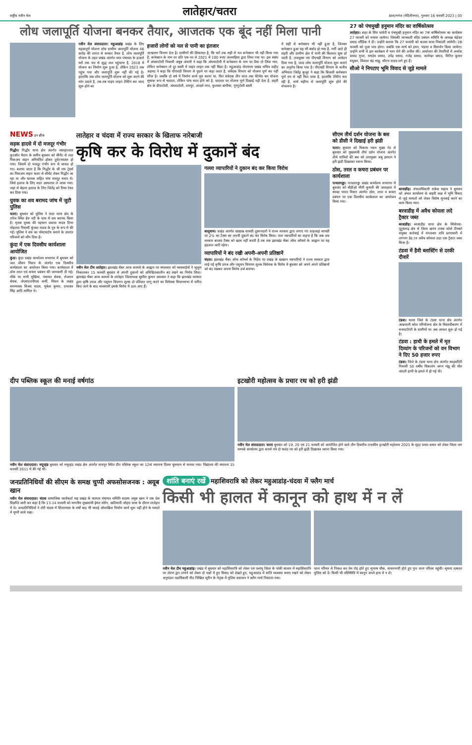राष्ट्रीय नवीन मेल लातेहार/चतरा डालटनगंज (मेदिनीनगर), गुरुवार 16 फरवरी 2023 | 05
लोध जलापूर्ति योजना बनकर तैयार, आजतक एक बूंद नहीं मिला पानी
नवीन मेल संवाददाता। महुआडांड़ प्रखंड के लिए महत्वपूर्ण योजना लोध ग्रामीण जलापूर्ति योजना 46 करोड़ की लागत से बनकर तैयार है, लोध जलापूर्ति योजना के तहत प्रखंड अंतर्गत सात पंचायत के हजारो घरों तक नल से शुद्ध जल पहुंचाना है, 2018 में योजना का निर्माण शुरू हुआ है, लेकिन 2023 तक पहुंच गया और जलापूर्ति शुरू नहीं की गई है। हालांकि जब लोध जलापूर्ति योजना को शुरू करने की मांग उठाते है, तब-तब पाइप लाइन टेस्टिंग कर जल्द शुरू होने का
हजारों लोगों को नल से पानी का इंतजार
आश्वासन विभाग देता है। ग्रामीणों की शिकायत है, कि घरों तक सही से नल कनेक्शन भी नही किया गया है, कनेक्शन के नाम पर प्रति एक घर से 2021 में 100 रुपए जलसहिया द्वारा लिया गया था। इस संबंध में अंमवाटोली निवासी अबुब अंसारी ने कहा कि अंमवाटोली में कनेक्शन के नाम पर पैसा तो लिया गया, लेकिन कनेक्शन तो दूर बस्ती में पाइप लाइन तक नहीं बिछा है। महुआडांड़ जेएमएम प्रखंड सचिव शहीद अहमद ने कहा कि पीएचडी विभाग से पुछने पर कहा जाता है, संवेदक विभाग को योजना पूर्ण कर नहीं सौंपा है। जबकि दो वर्ष में निर्माण कार्य पूरा करना था, फिर संवेदक तीन साल तक मेंटेनेंस कर योजना सुचारू रूप से चलाता, लेकिन पांच साल होने को है, धरातल पर योजना पूर्ण दिखाई नही देता है, शहरी क्षेत्र के डीपाटोली, अंमवाटोली, रामपुर, आदर्श नगर, फुलवार बागीचा, गुरगुटोली बस्ती
में सही से कनेक्शन भी नहीं हुआ है, जिनका कनेक्शन हुआ वह भी बर्बाद हो गया है, गर्मी आते ही शहरी और ग्रामीण क्षेत्र में पानी की किल्लत शुरू हो जाती है, उपायुक्त एवं पीएचडी विभाग को आवेदन दिया गया है, जल्द लोध जलापूर्ति योजना शुरू कराने का अनुरोध किया गया है। पीएचडी विभाग के कनीय अभियंता जितेंद्र कुजूर ने कहा कि बिजली कनेक्शन पूर्ण रुप से नहीं मिल पाया है, हालांकि टेस्टिंग चल रही है, मार्च महीना से जलापूर्ति शुरू होने की संभावना है।
27 को पंचमुखी हनुमान मंदिर का वार्षिकोत्सव
लातेहार। शहर के शिव पार्वती व पंचमुखी हनुमान मंदिर का 7वां वार्षिकोत्सव का कार्यक्रम 27 फरवरी को मनाया जायेगा। जिसकी जानकारी मंदिर प्रबंधन समिति के अध्यक्ष चंद्रेश्वर प्रसाद शौंडिक ने दी। उन्होंने बताया कि 27 फरवरी को कलश यात्रा निकाली जायेगी। 28 फरवरी को पूजा पाठ होगा। जबकि एक मार्च को हवन, भंडारा व विसर्जन किया जायेगा। उन्होंने सभी से इस कार्यक्रम में भाग लेने की अपील की। आयोजन की तैयारियों में अमरेश प्रसाद गुप्ता, रामदेव प्रसाद, उपेंद्र प्रसाद, गजेंद्र प्रसाद, कामेश्वर प्रसाद, विनित कुमार मधुकर, विशाल चंद्र साहु, सौरभ यादव लगे हुए हैं।
सीओ ने निपटाए भूमि विवाद से जुड़े मामले
NEWS इन ब्रीफ
सड़क हादसे में दो मजदूर गंभीर
गिद्धौर। गिद्धौर थाना क्षेत्र अंतर्गत जवाहरलाल फुटबॉल मैदान के समीप बुधवार को सीमेंट से लदा पिकअप वाहन अनियंत्रित होकर दुर्घटनाग्रस्त हो गया। जिसमें दो मजदूर गंभीर रूप से घायल हो गए। बताया जाता है कि गिद्धौर के श्री राम ट्रेडर्स का पिकअप वाहन चतरा से सीमेंट लेकर गिद्धौर आ रहा था और चालक सहित पांच मजदूर सवार थे। जिसे इलाज के लिए सदर अस्पताल ले जाया गया। जहां से बेहतर इलाज के लिए जितेंद्र को रिम्स रेफर कर दिया गया।
युवक का शव बरामद जांच में जुटी पुलिस
चतरा। बुधवार को पुलिस ने सदर थाना क्षेत्र के तपेज स्थित हेरु नदी के पास से शव बरामद किया है। मृतक युवक की पहचान प्रकाश यादव दिभा मोहल्ला निवासी कुंजल यादव के पुत्र के रूप में की गई। पुलिस ने शव का पोस्टमार्टम कराने के उपरांत परिजनों को सौंप दिया है।
कुंदा में एक दिवसीय कार्यशाला आयोजित
कुंदा। कुंदा प्रखंड कार्यालय सभागार में बुधवार को जल जीवन मिशन के अंतर्गत एक दिवसीय कार्यशाला का आयोजन किया गया। कार्यशाला में ठोस तरल एवं कचरा प्रबंधन की जानकारी दी गई। मौके पर सभी मुखिया, पंचायत सेवक, रोजगार सेवक, जेएसएलपीएस कर्मी, मिशन के प्रखंड समन्वयक विजय यादव, मुकेश कुमार, प्रभाकर सिंह आदि शामिल थे।
लातेहार व चंदवा में राज्य सरकार के खिलाफ नारेबाजी
कृषि कर के विरोध में दुकानें बंद
नवीन मेल टीम लातेहार। झारखंड चेंबर आफ कामर्स के आह्वान पर मंगलवार को व्यवसाईयों ने जुलूस निकालकर 15 फरवरी बुधवार से अपनी दुकानों को अनिश्चितकालीन बंद रखने का निर्णय लिया। झारखंड चेंबर आफ कामर्स के लातेहार जिलाध्यक्ष सुशील कुमार अग्रवाल ने कहा कि झारखंड सरकार द्वारा कृषि उपज और पशुधन विपणन शुल्क दो प्रतिशत लागू करने का विधेयक विधानसभा में पारित किए जाने के बाद व्यवसायी इसके विरोध में उतर आए हैं।
गल्ला व्यापारियों ने दुकान बंद कर किया विरोध
बालूमाथ। प्रखंड अंतर्गत खाद्यान्न सामग्री दुकानदारों ने राज्य सरकार द्वारा लगाए गए शाहजहां सामग्री पर 2% का टैक्स का अपनी दुकानें बंद कर विरोध किया। गला व्यापारियों का कहना है कि जब तक सरकार बाजार टैक्स को खत्म नहीं करती है तब तक झारखंड चेंबर ऑफ कॉमर्स के आह्वान पर यह हड़ताल जारी रहेगा।
व्यापारियों ने बंद रखी अपनी-अपनी प्रतिष्ठानें
चंदवा। झारखंड चैंबर ऑफ कॉमर्स के निर्देश पर प्रखंड के खाद्यान व्यापारियो ने राज्य सरकार द्वारा लाई गई कृषि उपज और पशुधन विपणन शुल्क विधेयक के विरोध में बुधवार को अपने अपने प्रतिष्ठानों को बंद रखकर अपना विरोध दर्ज कराया।
सीएम तीर्थ दर्शन योजना के बस को डीसी ने दिखाई हरी झंडी
चतरा। बुधवार को विकास भवन मुख्य गेट से बुधवार को मुख्यमंत्री तीर्थ दर्शन योजना अंतर्गत तीर्थ यात्रियों की बस को उपायुक्त अबु इमरान ने हरी झंडी दिखाकर रवाना किया।
ठोस, तरल व कचरा प्रबंधन पर कार्यशाला
पत्थलगड्डा। पत्थलगड्डा प्रखंड कार्यालय सभागार में बुधवार को बीडीओ मीनी कुमारी की अध्यक्षता में स्वच्छ भारत मिशन अंतर्गत ठोस, तरल व कचरा प्रबंधन पर एक दिवसीय कार्यशाला का आयोजन किया गया।
बरवाडीह। अंचलाधिकारी राकेश सहाय ने बुधवार को अंचल कार्यालय के बाहरी कक्ष में भूमि विवाद से जुड़े मामलों को लेकर विशेष सुनवाई करने का काम किया गया।
बरवाडीह में अवैध कोयला लदे ट्रैक्टर जब्त
बरवाडीह। बरवाडीह थाना क्षेत्र के सिंघोरवा-पुटुवागढ़ क्षेत्र से जिला खनन टास्क फोर्स टीमको संयुक्त कार्रवाई में मंगलवार रात्रि छापामारी में लगभग डेढ़ टन अवैध कोयला लदा एक ट्रैक्टर जब्त किया है।
टंडवा में हैवी ब्लास्टिंग से दरकी दीवारें
टंडवा। चतरा जिले के टंडवा थाना क्षेत्र अंतर्गत आम्रपाली कोल परियोजना क्षेत्र के विस्तारीकरण में मनवाटोंगरी के ग्रामीणों पर अब आफत शुरू हो गई है।
टंडवा : हाथी के हमले में मृत दिव्यांग के परिजनों को वन विभाग ने दिए 50 हजार रुपए
टंडवा। जिले के टंडवा थाना क्षेत्र अंतर्गत काढ़मदिरी निवासी 50 वर्षीय विकलांग जगन गंझू की मौत जंगली हाथी के हमले में हो गई थी।
दीप पब्लिक स्कूल की मनाई वर्षगांठ
नवीन मेल संवाददाता। मयूरहंड बुधवार को मयूरहंड प्रखंड क्षेत्र अंतर्गत मायपुर स्थित दीप पब्लिक स्कूल का 12वां स्थापना दिवस धूमधाम से मनाया गया। विद्यालय की स्थापना 15 फरवरी 2011 में की गई थी।
इटखोरी महोत्सव के प्रचार रथ को हरी झंडी
नवीन मेल संवाददाता। चतरा बुधवार को 19, 20 एवं 21 फरवरी को आयोजित होने वाले तीन दिवसीय राजकीय इटखोरी महोत्सव 2023 के वृहद प्रचार-प्रसार को लेकर जिला जन सम्पर्क कार्यालय द्वारा बनाये गये दो चलंत रथ को हरी झंडी दिखाकर रवाना किया गया।
जनप्रतिनिधियों की सीएम के समक्ष चुप्पी अफसोसजनक : अयूब खान
नवीन मेल संवाददाता। चंदवा सामाजिक कार्यकर्ता सह प्रखंड के कामता पंचायत समिति सदस्य अयूब खान ने एक प्रेस विज्ञप्ति जारी कर कहा है कि 13-14 फरवरी को माननीय मुख्यमंत्री हेमंत सोरेन, खतियानी जोहार यात्रा के दौरान लातेहार में थे। जनप्रतिनिधियों ने टोरी चंदवा में शिलान्यास के वर्षों बाद भी फ्लाई ओवरब्रिज निर्माण कार्य शुरू नहीं होने के मामले में चुप्पी साधे रखा।
शांति बनाएं रखें महाशिवरात्रि को लेकर महुआडांड़-चंदवा में फ्लैग मार्च
किसी भी हालत में कानून को हाथ में न लें
नवीन मेल टीम महुआडांड़। प्रखंड में बुधवार को महाशिवरात्रि को लेकर एवं पलामू जिला के पांकी बाजार में महाशिवरात्रि पर तोरण द्वार लगाने को लेकर दो पक्षों में हुए विवाद को देखते हुए, महुआडांड़ में शांति व्यवस्था बनाए रखने को लेकर अनुमंडल पदाधिकारी नीत निखिल सुरीन के नेतृत्व में पुलिस प्रशासन ने फ्लैग मार्च निकाला गया।
थाना परिसर से निकल कर मेन रोड होते हुए सुभाष चौक, कंचननगरी होते हुए पुनः थाना परिसर पहुंची। सूचना तत्काल पुलिस को दें। किसी भी परिस्थिति में कानून अपने हाथ में न लें।